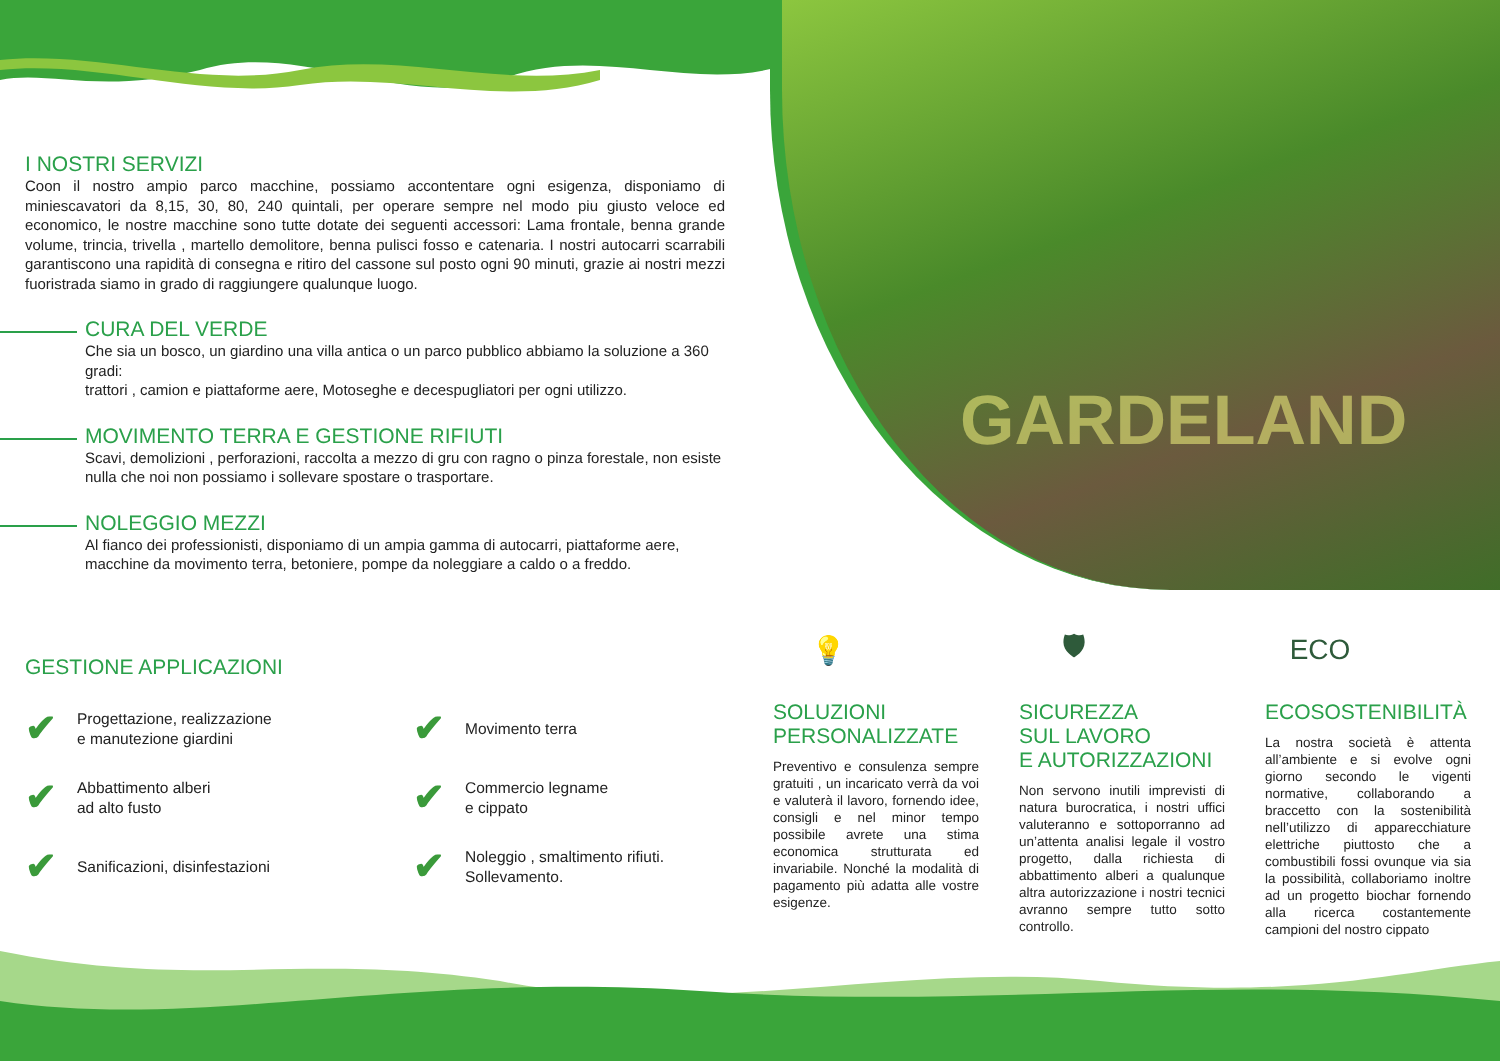GARDELAND
I NOSTRI SERVIZI
Coon il nostro ampio parco macchine, possiamo accontentare ogni esigenza, disponiamo di miniescavatori da 8,15, 30, 80, 240 quintali, per operare sempre nel modo piu giusto veloce ed economico, le nostre macchine sono tutte dotate dei seguenti accessori: Lama frontale, benna grande volume, trincia, trivella , martello demolitore, benna pulisci fosso e catenaria. I nostri autocarri scarrabili garantiscono una rapidità di consegna e ritiro del cassone sul posto ogni 90 minuti, grazie ai nostri mezzi fuoristrada siamo in grado di raggiungere qualunque luogo.
CURA DEL VERDE
Che sia un bosco, un giardino una villa antica o un parco pubblico abbiamo la soluzione a 360 gradi:
trattori , camion e piattaforme aere, Motoseghe e decespugliatori per ogni utilizzo.
MOVIMENTO TERRA E GESTIONE RIFIUTI
Scavi, demolizioni , perforazioni, raccolta a mezzo di gru con ragno o pinza forestale, non esiste nulla che noi non possiamo i sollevare spostare o trasportare.
NOLEGGIO MEZZI
Al fianco dei professionisti, disponiamo di un ampia gamma di autocarri, piattaforme aere, macchine da movimento terra, betoniere, pompe da noleggiare a caldo o a freddo.
GESTIONE APPLICAZIONI
✔ Progettazione, realizzazione
e manutezione giardini
✔ Movimento terra
✔ Abbattimento alberi
ad alto fusto
✔ Commercio legname
e cippato
✔ Sanificazioni, disinfestazioni
✔ Noleggio , smaltimento rifiuti.
Sollevamento.
💡
SOLUZIONI
PERSONALIZZATE
Preventivo e consulenza sempre gratuiti , un incaricato verrà da voi e valuterà il lavoro, fornendo idee, consigli e nel minor tempo possibile avrete una stima economica strutturata ed invariabile. Nonché la modalità di pagamento più adatta alle vostre esigenze.
🛡
SICUREZZA
SUL LAVORO
E AUTORIZZAZIONI
Non servono inutili imprevisti di natura burocratica, i nostri uffici valuteranno e sottoporranno ad un’attenta analisi legale il vostro progetto, dalla richiesta di abbattimento alberi a qualunque altra autorizzazione i nostri tecnici avranno sempre tutto sotto controllo.
ECO
ECOSOSTENIBILITÀ
La nostra società è attenta all’ambiente e si evolve ogni giorno secondo le vigenti normative, collaborando a braccetto con la sostenibilità nell’utilizzo di apparecchiature elettriche piuttosto che a combustibili fossi ovunque via sia la possibilità, collaboriamo inoltre ad un progetto biochar fornendo alla ricerca costantemente campioni del nostro cippato